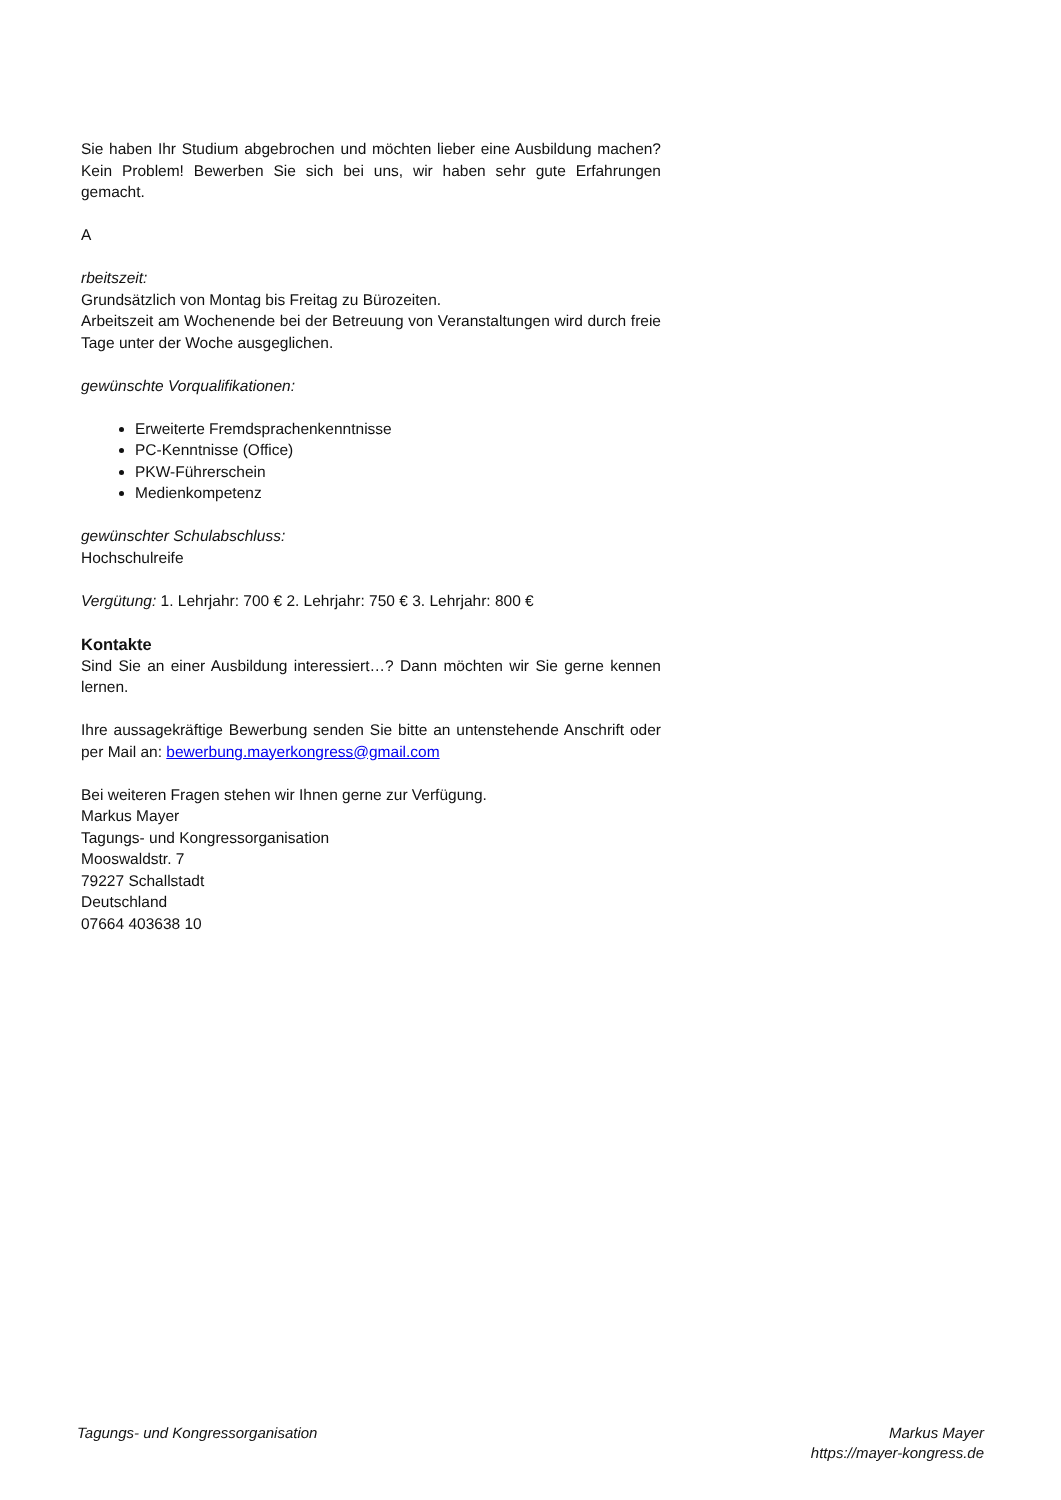Sie haben Ihr Studium abgebrochen und möchten lieber eine Ausbildung machen? Kein Problem! Bewerben Sie sich bei uns, wir haben sehr gute Erfahrungen gemacht.
A
rbeitszeit:
Grundsätzlich von Montag bis Freitag zu Bürozeiten.
Arbeitszeit am Wochenende bei der Betreuung von Veranstaltungen wird durch freie Tage unter der Woche ausgeglichen.
gewünschte Vorqualifikationen:
Erweiterte Fremdsprachenkenntnisse
PC-Kenntnisse (Office)
PKW-Führerschein
Medienkompetenz
gewünschter Schulabschluss:
Hochschulreife
Vergütung: 1. Lehrjahr: 700 € 2. Lehrjahr: 750 € 3. Lehrjahr: 800 €
Kontakte
Sind Sie an einer Ausbildung interessiert…? Dann möchten wir Sie gerne kennen lernen.
Ihre aussagekräftige Bewerbung senden Sie bitte an untenstehende Anschrift oder per Mail an: bewerbung.mayerkongress@gmail.com
Bei weiteren Fragen stehen wir Ihnen gerne zur Verfügung.
Markus Mayer
Tagungs- und Kongressorganisation
Mooswaldstr. 7
79227 Schallstadt
Deutschland
07664 403638 10
Tagungs- und Kongressorganisation
Markus Mayer
https://mayer-kongress.de